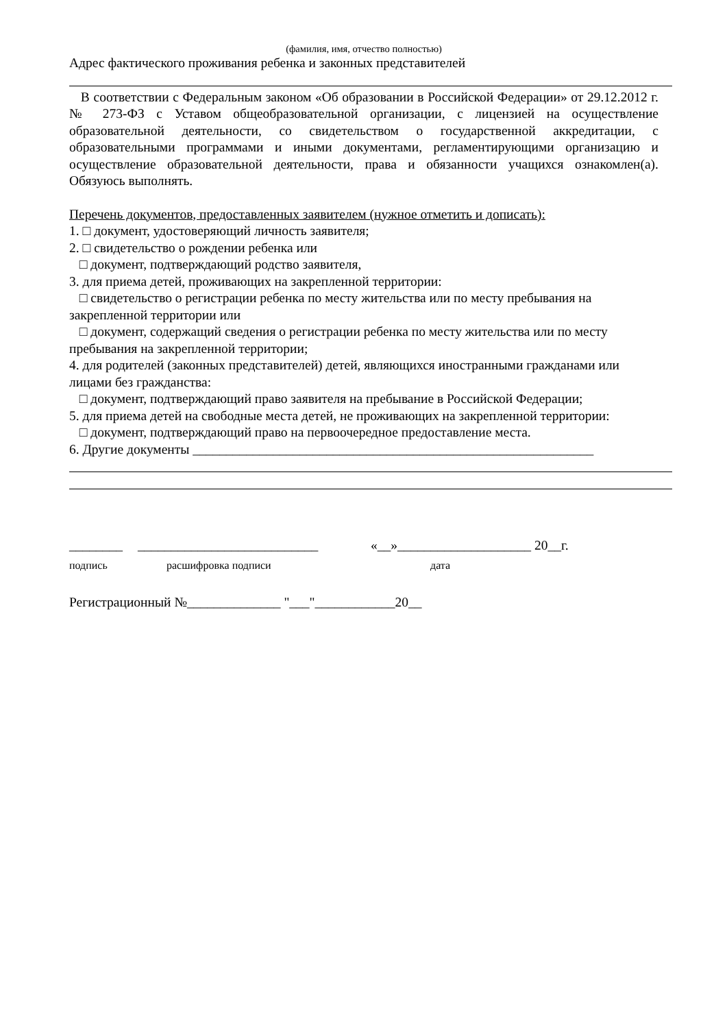(фамилия, имя, отчество полностью)
Адрес фактического проживания ребенка и законных представителей
В соответствии с Федеральным законом «Об образовании в Российской Федерации» от 29.12.2012 г. № 273-ФЗ с Уставом общеобразовательной организации, с лицензией на осуществление образовательной деятельности, со свидетельством о государственной аккредитации, с образовательными программами и иными документами, регламентирующими организацию и осуществление образовательной деятельности, права и обязанности учащихся ознакомлен(а). Обязуюсь выполнять.
Перечень документов, предоставленных заявителем (нужное отметить и дописать):
1. □ документ, удостоверяющий личность заявителя;
2. □ свидетельство о рождении ребенка или
□ документ, подтверждающий родство заявителя,
3. для приема детей, проживающих на закрепленной территории:
□ свидетельство о регистрации ребенка по месту жительства или по месту пребывания на закрепленной территории или
□ документ, содержащий сведения о регистрации ребенка по месту жительства или по месту пребывания на закрепленной территории;
4. для родителей (законных представителей) детей, являющихся иностранными гражданами или лицами без гражданства:
□ документ, подтверждающий право заявителя на пребывание в Российской Федерации;
5. для приема детей на свободные места детей, не проживающих на закрепленной территории:
□ документ, подтверждающий право на первоочередное предоставление места.
6. Другие документы ____________________________________________________________
________ ___________________________ «__»____________________ 20__г.
подпись расшифровка подписи дата
Регистрационный №______________ "___"____________20__